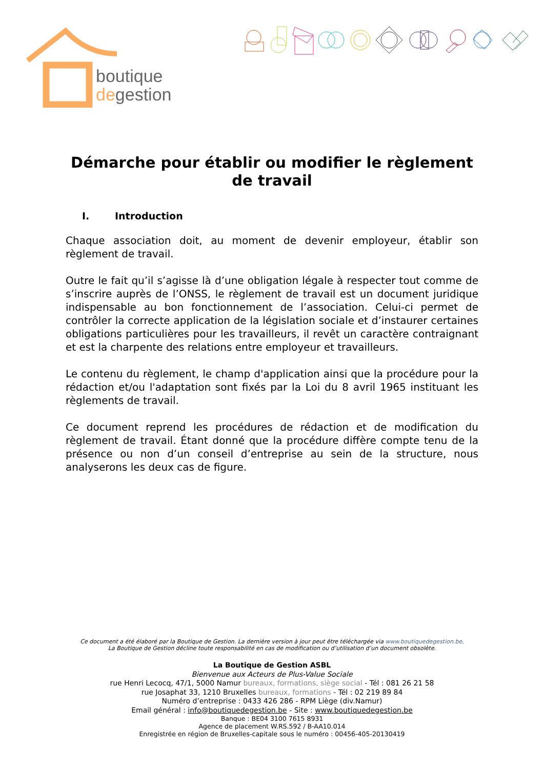boutique
degestion
Démarche pour établir ou modifier le règlement de travail
I. Introduction
Chaque association doit, au moment de devenir employeur, établir son règlement de travail.
Outre le fait qu’il s’agisse là d’une obligation légale à respecter tout comme de s’inscrire auprès de l’ONSS, le règlement de travail est un document juridique indispensable au bon fonctionnement de l’association. Celui-ci permet de contrôler la correcte application de la législation sociale et d’instaurer certaines obligations particulières pour les travailleurs, il revêt un caractère contraignant et est la charpente des relations entre employeur et travailleurs.
Le contenu du règlement, le champ d'application ainsi que la procédure pour la rédaction et/ou l'adaptation sont fixés par la Loi du 8 avril 1965 instituant les règlements de travail.
Ce document reprend les procédures de rédaction et de modification du règlement de travail. Étant donné que la procédure diffère compte tenu de la présence ou non d’un conseil d’entreprise au sein de la structure, nous analyserons les deux cas de figure.
Ce document a été élaboré par la Boutique de Gestion. La dernière version à jour peut être téléchargée via www.boutiquedegestion.be.
La Boutique de Gestion décline toute responsabilité en cas de modification ou d’utilisation d’un document obsolète.
La Boutique de Gestion ASBL
Bienvenue aux Acteurs de Plus-Value Sociale
rue Henri Lecocq, 47/1, 5000 Namur bureaux, formations, siège social - Tél : 081 26 21 58
rue Josaphat 33, 1210 Bruxelles bureaux, formations - Tél : 02 219 89 84
Numéro d’entreprise : 0433 426 286 - RPM Liège (div.Namur)
Email général : info@boutiquedegestion.be - Site : www.boutiquedegestion.be
Banque : BE04 3100 7615 8931
Agence de placement W.RS.592 / B-AA10.014
Enregistrée en région de Bruxelles-capitale sous le numéro : 00456-405-20130419